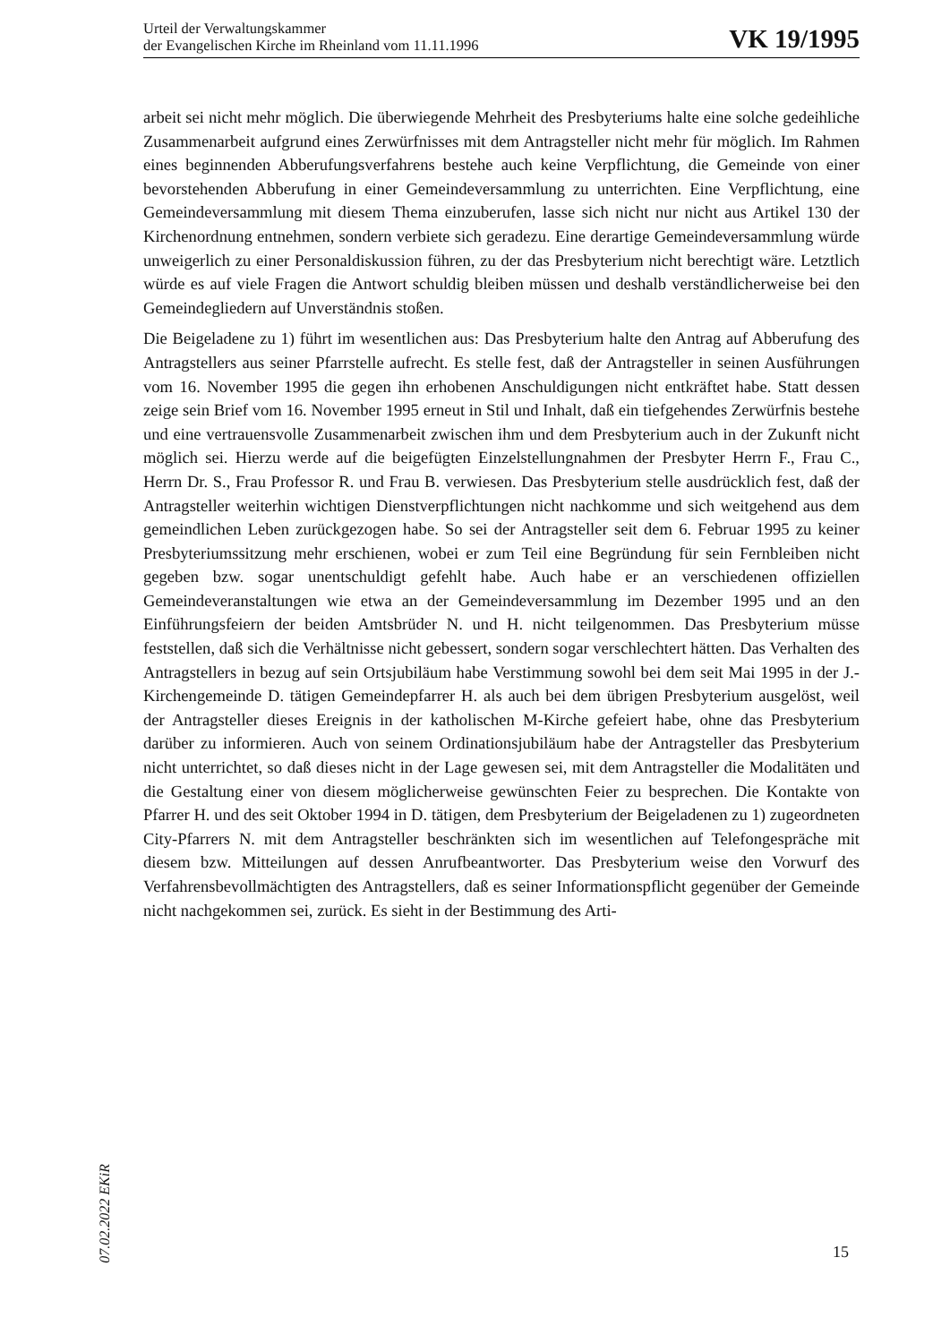Urteil der Verwaltungskammer
der Evangelischen Kirche im Rheinland vom 11.11.1996
VK 19/1995
arbeit sei nicht mehr möglich. Die überwiegende Mehrheit des Presbyteriums halte eine solche gedeihliche Zusammenarbeit aufgrund eines Zerwürfnisses mit dem Antragsteller nicht mehr für möglich. Im Rahmen eines beginnenden Abberufungsverfahrens bestehe auch keine Verpflichtung, die Gemeinde von einer bevorstehenden Abberufung in einer Gemeindeversammlung zu unterrichten. Eine Verpflichtung, eine Gemeindeversammlung mit diesem Thema einzuberufen, lasse sich nicht nur nicht aus Artikel 130 der Kirchenordnung entnehmen, sondern verbiete sich geradezu. Eine derartige Gemeindeversammlung würde unweigerlich zu einer Personaldiskussion führen, zu der das Presbyterium nicht berechtigt wäre. Letztlich würde es auf viele Fragen die Antwort schuldig bleiben müssen und deshalb verständlicherweise bei den Gemeindegliedern auf Unverständnis stoßen.
Die Beigeladene zu 1) führt im wesentlichen aus: Das Presbyterium halte den Antrag auf Abberufung des Antragstellers aus seiner Pfarrstelle aufrecht. Es stelle fest, daß der Antragsteller in seinen Ausführungen vom 16. November 1995 die gegen ihn erhobenen Anschuldigungen nicht entkräftet habe. Statt dessen zeige sein Brief vom 16. November 1995 erneut in Stil und Inhalt, daß ein tiefgehendes Zerwürfnis bestehe und eine vertrauensvolle Zusammenarbeit zwischen ihm und dem Presbyterium auch in der Zukunft nicht möglich sei. Hierzu werde auf die beigefügten Einzelstellungnahmen der Presbyter Herrn F., Frau C., Herrn Dr. S., Frau Professor R. und Frau B. verwiesen. Das Presbyterium stelle ausdrücklich fest, daß der Antragsteller weiterhin wichtigen Dienstverpflichtungen nicht nachkomme und sich weitgehend aus dem gemeindlichen Leben zurückgezogen habe. So sei der Antragsteller seit dem 6. Februar 1995 zu keiner Presbyteriumssitzung mehr erschienen, wobei er zum Teil eine Begründung für sein Fernbleiben nicht gegeben bzw. sogar unentschuldigt gefehlt habe. Auch habe er an verschiedenen offiziellen Gemeindeveranstaltungen wie etwa an der Gemeindeversammlung im Dezember 1995 und an den Einführungsfeiern der beiden Amtsbrüder N. und H. nicht teilgenommen. Das Presbyterium müsse feststellen, daß sich die Verhältnisse nicht gebessert, sondern sogar verschlechtert hätten. Das Verhalten des Antragstellers in bezug auf sein Ortsjubiläum habe Verstimmung sowohl bei dem seit Mai 1995 in der J.-Kirchengemeinde D. tätigen Gemeindepfarrer H. als auch bei dem übrigen Presbyterium ausgelöst, weil der Antragsteller dieses Ereignis in der katholischen M-Kirche gefeiert habe, ohne das Presbyterium darüber zu informieren. Auch von seinem Ordinationsjubiläum habe der Antragsteller das Presbyterium nicht unterrichtet, so daß dieses nicht in der Lage gewesen sei, mit dem Antragsteller die Modalitäten und die Gestaltung einer von diesem möglicherweise gewünschten Feier zu besprechen. Die Kontakte von Pfarrer H. und des seit Oktober 1994 in D. tätigen, dem Presbyterium der Beigeladenen zu 1) zugeordneten City-Pfarrers N. mit dem Antragsteller beschränkten sich im wesentlichen auf Telefongespräche mit diesem bzw. Mitteilungen auf dessen Anrufbeantworter. Das Presbyterium weise den Vorwurf des Verfahrensbevollmächtigten des Antragstellers, daß es seiner Informationspflicht gegenüber der Gemeinde nicht nachgekommen sei, zurück. Es sieht in der Bestimmung des Arti-
07.02.2022 EKiR
15